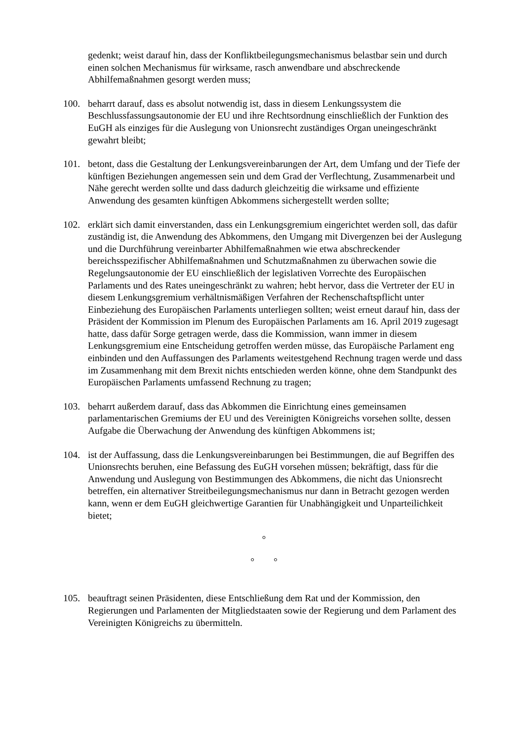gedenkt; weist darauf hin, dass der Konfliktbeilegungsmechanismus belastbar sein und durch einen solchen Mechanismus für wirksame, rasch anwendbare und abschreckende Abhilfemaßnahmen gesorgt werden muss;
100. beharrt darauf, dass es absolut notwendig ist, dass in diesem Lenkungssystem die Beschlussfassungsautonomie der EU und ihre Rechtsordnung einschließlich der Funktion des EuGH als einziges für die Auslegung von Unionsrecht zuständiges Organ uneingeschränkt gewahrt bleibt;
101. betont, dass die Gestaltung der Lenkungsvereinbarungen der Art, dem Umfang und der Tiefe der künftigen Beziehungen angemessen sein und dem Grad der Verflechtung, Zusammenarbeit und Nähe gerecht werden sollte und dass dadurch gleichzeitig die wirksame und effiziente Anwendung des gesamten künftigen Abkommens sichergestellt werden sollte;
102. erklärt sich damit einverstanden, dass ein Lenkungsgremium eingerichtet werden soll, das dafür zuständig ist, die Anwendung des Abkommens, den Umgang mit Divergenzen bei der Auslegung und die Durchführung vereinbarter Abhilfemaßnahmen wie etwa abschreckender bereichsspezifischer Abhilfemaßnahmen und Schutzmaßnahmen zu überwachen sowie die Regelungsautonomie der EU einschließlich der legislativen Vorrechte des Europäischen Parlaments und des Rates uneingeschränkt zu wahren; hebt hervor, dass die Vertreter der EU in diesem Lenkungsgremium verhältnismäßigen Verfahren der Rechenschaftspflicht unter Einbeziehung des Europäischen Parlaments unterliegen sollten; weist erneut darauf hin, dass der Präsident der Kommission im Plenum des Europäischen Parlaments am 16. April 2019 zugesagt hatte, dass dafür Sorge getragen werde, dass die Kommission, wann immer in diesem Lenkungsgremium eine Entscheidung getroffen werden müsse, das Europäische Parlament eng einbinden und den Auffassungen des Parlaments weitestgehend Rechnung tragen werde und dass im Zusammenhang mit dem Brexit nichts entschieden werden könne, ohne dem Standpunkt des Europäischen Parlaments umfassend Rechnung zu tragen;
103. beharrt außerdem darauf, dass das Abkommen die Einrichtung eines gemeinsamen parlamentarischen Gremiums der EU und des Vereinigten Königreichs vorsehen sollte, dessen Aufgabe die Überwachung der Anwendung des künftigen Abkommens ist;
104. ist der Auffassung, dass die Lenkungsvereinbarungen bei Bestimmungen, die auf Begriffen des Unionsrechts beruhen, eine Befassung des EuGH vorsehen müssen; bekräftigt, dass für die Anwendung und Auslegung von Bestimmungen des Abkommens, die nicht das Unionsrecht betreffen, ein alternativer Streitbeilegungsmechanismus nur dann in Betracht gezogen werden kann, wenn er dem EuGH gleichwertige Garantien für Unabhängigkeit und Unparteilichkeit bietet;
°
° °
105. beauftragt seinen Präsidenten, diese Entschließung dem Rat und der Kommission, den Regierungen und Parlamenten der Mitgliedstaaten sowie der Regierung und dem Parlament des Vereinigten Königreichs zu übermitteln.